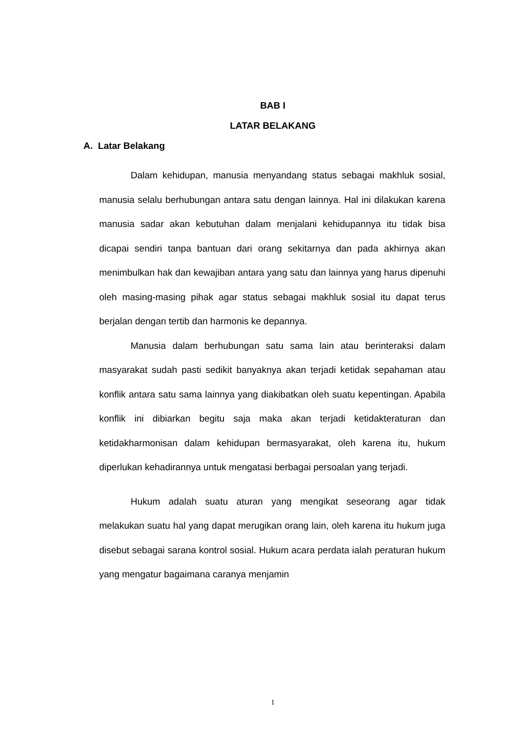BAB I
LATAR BELAKANG
A. Latar Belakang
Dalam kehidupan, manusia menyandang status sebagai makhluk sosial, manusia selalu berhubungan antara satu dengan lainnya. Hal ini dilakukan karena manusia sadar akan kebutuhan dalam menjalani kehidupannya itu tidak bisa dicapai sendiri tanpa bantuan dari orang sekitarnya dan pada akhirnya akan menimbulkan hak dan kewajiban antara yang satu dan lainnya yang harus dipenuhi oleh masing-masing pihak agar status sebagai makhluk sosial itu dapat terus berjalan dengan tertib dan harmonis ke depannya.
Manusia dalam berhubungan satu sama lain atau berinteraksi dalam masyarakat sudah pasti sedikit banyaknya akan terjadi ketidak sepahaman atau konflik antara satu sama lainnya yang diakibatkan oleh suatu kepentingan. Apabila konflik ini dibiarkan begitu saja maka akan terjadi ketidakteraturan dan ketidakharmonisan dalam kehidupan bermasyarakat, oleh karena itu, hukum diperlukan kehadirannya untuk mengatasi berbagai persoalan yang terjadi.
Hukum adalah suatu aturan yang mengikat seseorang agar tidak melakukan suatu hal yang dapat merugikan orang lain, oleh karena itu hukum juga disebut sebagai sarana kontrol sosial. Hukum acara perdata ialah peraturan hukum yang mengatur bagaimana caranya menjamin
1